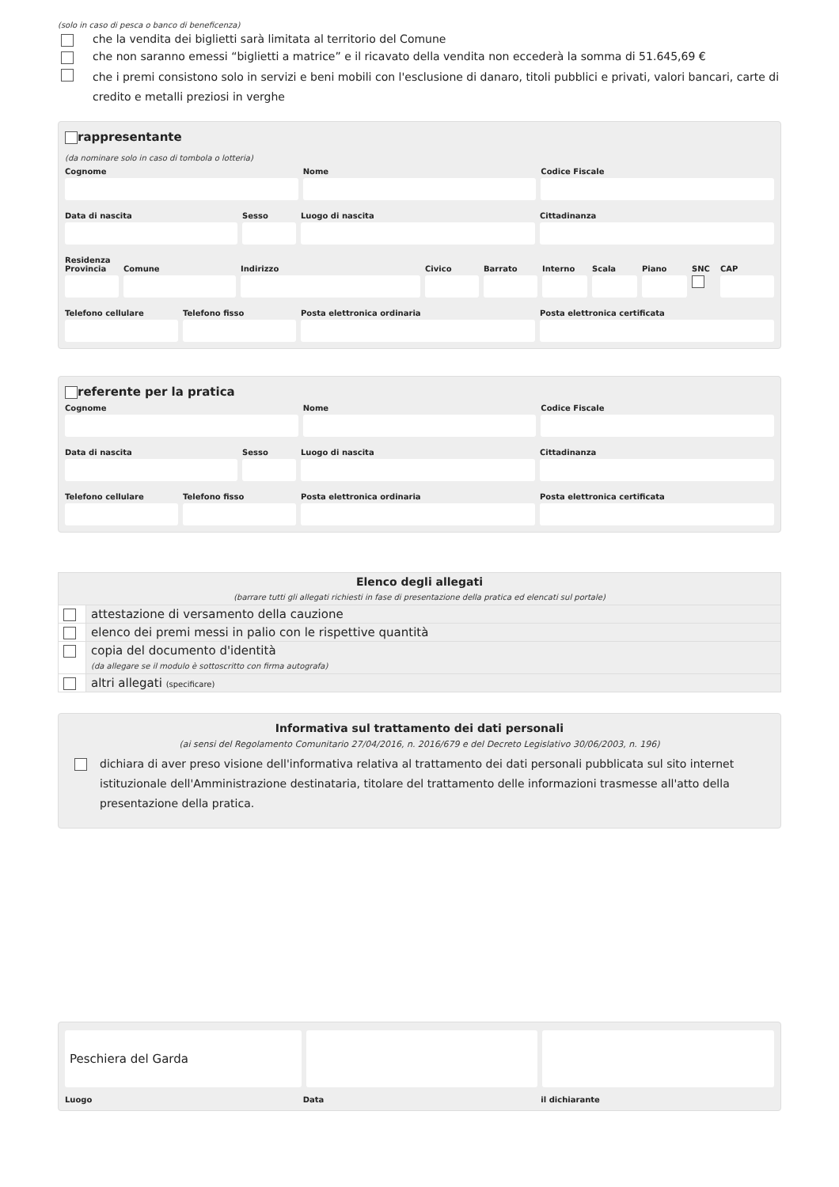(solo in caso di pesca o banco di beneficenza)
che la vendita dei biglietti sarà limitata al territorio del Comune
che non saranno emessi “biglietti a matrice” e il ricavato della vendita non eccederà la somma di 51.645,69 €
che i premi consistono solo in servizi e beni mobili con l'esclusione di danaro, titoli pubblici e privati, valori bancari, carte di credito e metalli preziosi in verghe
rappresentante
(da nominare solo in caso di tombola o lotteria)
Cognome Nome Codice Fiscale
Data di nascita Sesso Luogo di nascita Cittadinanza
Residenza
Provincia
Comune Indirizzo Civico Barrato Interno
Scala Piano SNC CAP
Telefono cellulare
Telefono fisso Posta elettronica ordinaria Posta elettronica certificata
referente per la pratica
Cognome Nome Codice Fiscale
Data di nascita Sesso Luogo di nascita Cittadinanza
Telefono cellulare
Telefono fisso Posta elettronica ordinaria Posta elettronica certificata
| Elenco degli allegati (barrare tutti gli allegati richiesti in fase di presentazione della pratica ed elencati sul portale) | |
| | attestazione di versamento della cauzione |
| | elenco dei premi messi in palio con le rispettive quantità |
| | copia del documento d'identità (da allegare se il modulo è sottoscritto con firma autografa) |
| | altri allegati (specificare) |
Informativa sul trattamento dei dati personali
(ai sensi del Regolamento Comunitario 27/04/2016, n. 2016/679 e del Decreto Legislativo 30/06/2003, n. 196)
dichiara di aver preso visione dell'informativa relativa al trattamento dei dati personali pubblicata sul sito internet istituzionale dell'Amministrazione destinataria, titolare del trattamento delle informazioni trasmesse all'atto della presentazione della pratica.
Peschiera del Garda
Luogo Data il dichiarante